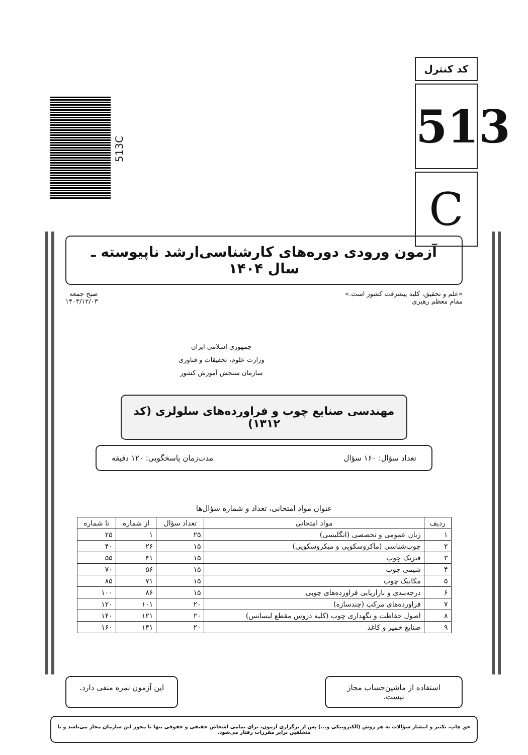کد کنترل
513
C
513C
آزمون ورودی دوره‌های کارشناسی‌ارشد ناپیوسته ـ سال ۱۴۰۴
«علم و تحقیق، کلید پیشرفت کشور است.»
مقام معظم رهبری
جمهوری اسلامی ایران
وزارت علوم، تحقیقات و فناوری
سازمان سنجش آموزش کشور
صبح جمعه
۱۴۰۳/۱۲/۰۳
مهندسی صنایع چوب و فراورده‌های سلولزی (کد ۱۳۱۲)
تعداد سؤال: ۱۶۰ سؤال مدت‌زمان پاسخگویی: ۱۲۰ دقیقه
عنوان مواد امتحانی، تعداد و شماره سؤال‌ها
| ردیف | مواد امتحانی | تعداد سؤال | از شماره | تا شماره |
| --- | --- | --- | --- | --- |
| ۱ | زبان عمومی و تخصصی (انگلیسی) | ۲۵ | ۱ | ۲۵ |
| ۲ | چوب‌شناسی (ماکروسکوپی و میکروسکوپی) | ۱۵ | ۲۶ | ۴۰ |
| ۳ | فیزیک چوب | ۱۵ | ۴۱ | ۵۵ |
| ۴ | شیمی چوب | ۱۵ | ۵۶ | ۷۰ |
| ۵ | مکانیک چوب | ۱۵ | ۷۱ | ۸۵ |
| ۶ | درجه‌بندی و بازاریابی فراورده‌های چوبی | ۱۵ | ۸۶ | ۱۰۰ |
| ۷ | فراورده‌های مرکب (چندسازه) | ۲۰ | ۱۰۱ | ۱۲۰ |
| ۸ | اصول حفاظت و نگهداری چوب (کلیه دروس مقطع لیسانس) | ۲۰ | ۱۲۱ | ۱۴۰ |
| ۹ | صنایع خمیر و کاغذ | ۲۰ | ۱۴۱ | ۱۶۰ |
استفاده از ماشین‌حساب مجاز نیست.
این آزمون نمره منفی دارد.
حق چاپ، تکثیر و انتشار سؤالات به هر روش (الکترونیکی و...) پس از برگزاری آزمون، برای تمامی اشخاص حقیقی و حقوقی تنها با مجوز این سازمان مجاز می‌باشد و با متخلفین برابر مقررات رفتار می‌شود.